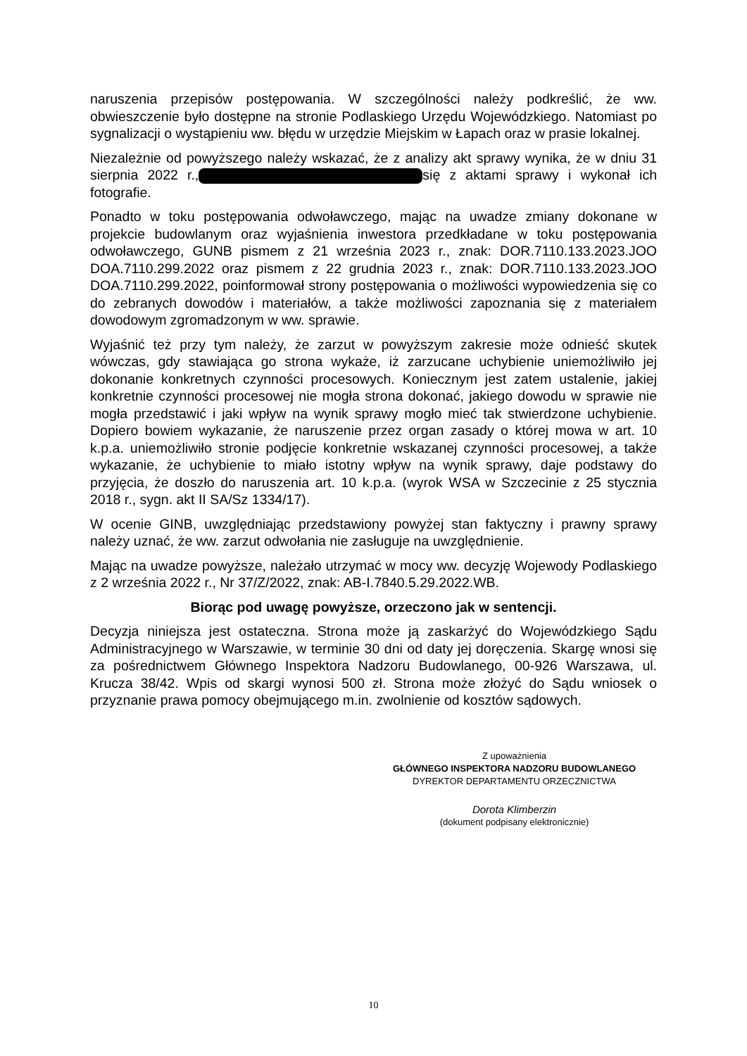naruszenia przepisów postępowania. W szczególności należy podkreślić, że ww. obwieszczenie było dostępne na stronie Podlaskiego Urzędu Wojewódzkiego. Natomiast po sygnalizacji o wystąpieniu ww. błędu w urzędzie Miejskim w Łapach oraz w prasie lokalnej.
Niezależnie od powyższego należy wskazać, że z analizy akt sprawy wynika, że w dniu 31 sierpnia 2022 r., się z aktami sprawy i wykonał ich fotografie.
Ponadto w toku postępowania odwoławczego, mając na uwadze zmiany dokonane w projekcie budowlanym oraz wyjaśnienia inwestora przedkładane w toku postępowania odwoławczego, GUNB pismem z 21 września 2023 r., znak: DOR.7110.133.2023.JOO DOA.7110.299.2022 oraz pismem z 22 grudnia 2023 r., znak: DOR.7110.133.2023.JOO DOA.7110.299.2022, poinformował strony postępowania o możliwości wypowiedzenia się co do zebranych dowodów i materiałów, a także możliwości zapoznania się z materiałem dowodowym zgromadzonym w ww. sprawie.
Wyjaśnić też przy tym należy, że zarzut w powyższym zakresie może odnieść skutek wówczas, gdy stawiająca go strona wykaże, iż zarzucane uchybienie uniemożliwiło jej dokonanie konkretnych czynności procesowych. Koniecznym jest zatem ustalenie, jakiej konkretnie czynności procesowej nie mogła strona dokonać, jakiego dowodu w sprawie nie mogła przedstawić i jaki wpływ na wynik sprawy mogło mieć tak stwierdzone uchybienie. Dopiero bowiem wykazanie, że naruszenie przez organ zasady o której mowa w art. 10 k.p.a. uniemożliwiło stronie podjęcie konkretnie wskazanej czynności procesowej, a także wykazanie, że uchybienie to miało istotny wpływ na wynik sprawy, daje podstawy do przyjęcia, że doszło do naruszenia art. 10 k.p.a. (wyrok WSA w Szczecinie z 25 stycznia 2018 r., sygn. akt II SA/Sz 1334/17).
W ocenie GINB, uwzględniając przedstawiony powyżej stan faktyczny i prawny sprawy należy uznać, że ww. zarzut odwołania nie zasługuje na uwzględnienie.
Mając na uwadze powyższe, należało utrzymać w mocy ww. decyzję Wojewody Podlaskiego z 2 września 2022 r., Nr 37/Z/2022, znak: AB-I.7840.5.29.2022.WB.
Biorąc pod uwagę powyższe, orzeczono jak w sentencji.
Decyzja niniejsza jest ostateczna. Strona może ją zaskarżyć do Wojewódzkiego Sądu Administracyjnego w Warszawie, w terminie 30 dni od daty jej doręczenia. Skargę wnosi się za pośrednictwem Głównego Inspektora Nadzoru Budowlanego, 00-926 Warszawa, ul. Krucza 38/42. Wpis od skargi wynosi 500 zł. Strona może złożyć do Sądu wniosek o przyznanie prawa pomocy obejmującego m.in. zwolnienie od kosztów sądowych.
Z upoważnienia
GŁÓWNEGO INSPEKTORA NADZORU BUDOWLANEGO
DYREKTOR DEPARTAMENTU ORZECZNICTWA
Dorota Klimberzin
(dokument podpisany elektronicznie)
10